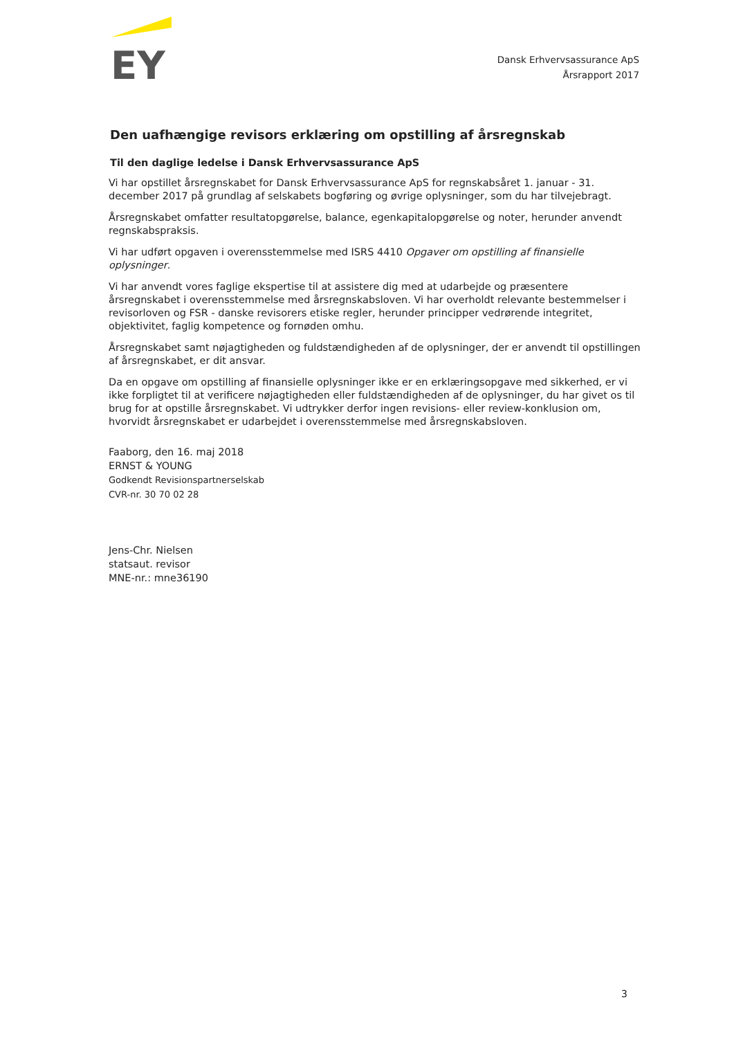EY
Dansk Erhvervsassurance ApS
Årsrapport 2017
Den uafhængige revisors erklæring om opstilling af årsregnskab
Til den daglige ledelse i Dansk Erhvervsassurance ApS
Vi har opstillet årsregnskabet for Dansk Erhvervsassurance ApS for regnskabsåret 1. januar - 31. december 2017 på grundlag af selskabets bogføring og øvrige oplysninger, som du har tilvejebragt.
Årsregnskabet omfatter resultatopgørelse, balance, egenkapitalopgørelse og noter, herunder anvendt regnskabspraksis.
Vi har udført opgaven i overensstemmelse med ISRS 4410 Opgaver om opstilling af finansielle oplysninger.
Vi har anvendt vores faglige ekspertise til at assistere dig med at udarbejde og præsentere årsregnskabet i overensstemmelse med årsregnskabsloven. Vi har overholdt relevante bestemmelser i revisorloven og FSR - danske revisorers etiske regler, herunder principper vedrørende integritet, objektivitet, faglig kompetence og fornøden omhu.
Årsregnskabet samt nøjagtigheden og fuldstændigheden af de oplysninger, der er anvendt til opstillingen af årsregnskabet, er dit ansvar.
Da en opgave om opstilling af finansielle oplysninger ikke er en erklæringsopgave med sikkerhed, er vi ikke forpligtet til at verificere nøjagtigheden eller fuldstændigheden af de oplysninger, du har givet os til brug for at opstille årsregnskabet. Vi udtrykker derfor ingen revisions- eller review-konklusion om, hvorvidt årsregnskabet er udarbejdet i overensstemmelse med årsregnskabsloven.
Faaborg, den 16. maj 2018
ERNST & YOUNG
Godkendt Revisionspartnerselskab
CVR-nr. 30 70 02 28
Jens-Chr. Nielsen
statsaut. revisor
MNE-nr.: mne36190
3